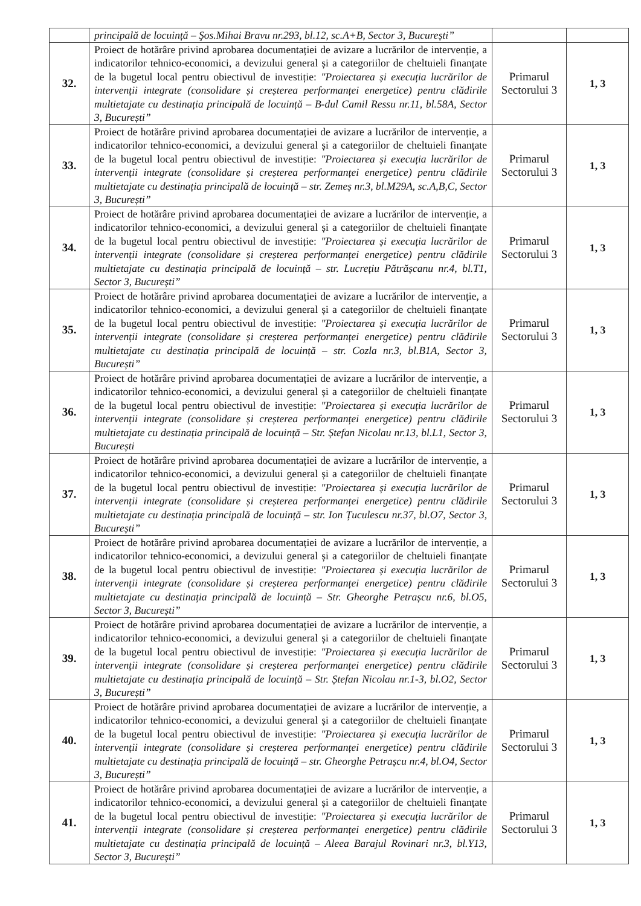| | principală de locuință – Şos.Mihai Bravu nr.293, bl.12, sc.A+B, Sector 3, București” | | |
| 32. | Proiect de hotărâre privind aprobarea documentației de avizare a lucrărilor de intervenție, a indicatorilor tehnico-economici, a devizului general și a categoriilor de cheltuieli finanțate de la bugetul local pentru obiectivul de investiție: "Proiectarea și execuția lucrărilor de intervenții integrate (consolidare și creșterea performanței energetice) pentru clădirile multietajate cu destinația principală de locuință – B-dul Camil Ressu nr.11, bl.58A, Sector 3, București” | Primarul Sectorului 3 | 1, 3 |
| 33. | Proiect de hotărâre privind aprobarea documentației de avizare a lucrărilor de intervenție, a indicatorilor tehnico-economici, a devizului general și a categoriilor de cheltuieli finanțate de la bugetul local pentru obiectivul de investiție: "Proiectarea și execuția lucrărilor de intervenții integrate (consolidare și creșterea performanței energetice) pentru clădirile multietajate cu destinația principală de locuință – str. Zemeș nr.3, bl.M29A, sc.A,B,C, Sector 3, București” | Primarul Sectorului 3 | 1, 3 |
| 34. | Proiect de hotărâre privind aprobarea documentației de avizare a lucrărilor de intervenție, a indicatorilor tehnico-economici, a devizului general și a categoriilor de cheltuieli finanțate de la bugetul local pentru obiectivul de investiție: "Proiectarea și execuția lucrărilor de intervenții integrate (consolidare și creșterea performanței energetice) pentru clădirile multietajate cu destinația principală de locuință – str. Lucrețiu Pătrășcanu nr.4, bl.T1, Sector 3, București” | Primarul Sectorului 3 | 1, 3 |
| 35. | Proiect de hotărâre privind aprobarea documentației de avizare a lucrărilor de intervenție, a indicatorilor tehnico-economici, a devizului general și a categoriilor de cheltuieli finanțate de la bugetul local pentru obiectivul de investiție: "Proiectarea și execuția lucrărilor de intervenții integrate (consolidare și creșterea performanței energetice) pentru clădirile multietajate cu destinația principală de locuință – str. Cozla nr.3, bl.B1A, Sector 3, București” | Primarul Sectorului 3 | 1, 3 |
| 36. | Proiect de hotărâre privind aprobarea documentației de avizare a lucrărilor de intervenție, a indicatorilor tehnico-economici, a devizului general și a categoriilor de cheltuieli finanțate de la bugetul local pentru obiectivul de investiție: "Proiectarea și execuția lucrărilor de intervenții integrate (consolidare și creșterea performanței energetice) pentru clădirile multietajate cu destinația principală de locuință – Str. Ștefan Nicolau nr.13, bl.L1, Sector 3, București | Primarul Sectorului 3 | 1, 3 |
| 37. | Proiect de hotărâre privind aprobarea documentației de avizare a lucrărilor de intervenție, a indicatorilor tehnico-economici, a devizului general și a categoriilor de cheltuieli finanțate de la bugetul local pentru obiectivul de investiție: "Proiectarea și execuția lucrărilor de intervenții integrate (consolidare și creșterea performanței energetice) pentru clădirile multietajate cu destinația principală de locuință – str. Ion Țuculescu nr.37, bl.O7, Sector 3, București” | Primarul Sectorului 3 | 1, 3 |
| 38. | Proiect de hotărâre privind aprobarea documentației de avizare a lucrărilor de intervenție, a indicatorilor tehnico-economici, a devizului general și a categoriilor de cheltuieli finanțate de la bugetul local pentru obiectivul de investiție: "Proiectarea și execuția lucrărilor de intervenții integrate (consolidare și creșterea performanței energetice) pentru clădirile multietajate cu destinația principală de locuință – Str. Gheorghe Petrașcu nr.6, bl.O5, Sector 3, București” | Primarul Sectorului 3 | 1, 3 |
| 39. | Proiect de hotărâre privind aprobarea documentației de avizare a lucrărilor de intervenție, a indicatorilor tehnico-economici, a devizului general și a categoriilor de cheltuieli finanțate de la bugetul local pentru obiectivul de investiție: "Proiectarea și execuția lucrărilor de intervenții integrate (consolidare și creșterea performanței energetice) pentru clădirile multietajate cu destinația principală de locuință – Str. Ștefan Nicolau nr.1-3, bl.O2, Sector 3, București” | Primarul Sectorului 3 | 1, 3 |
| 40. | Proiect de hotărâre privind aprobarea documentației de avizare a lucrărilor de intervenție, a indicatorilor tehnico-economici, a devizului general și a categoriilor de cheltuieli finanțate de la bugetul local pentru obiectivul de investiție: "Proiectarea și execuția lucrărilor de intervenții integrate (consolidare și creșterea performanței energetice) pentru clădirile multietajate cu destinația principală de locuință – str. Gheorghe Petrașcu nr.4, bl.O4, Sector 3, București” | Primarul Sectorului 3 | 1, 3 |
| 41. | Proiect de hotărâre privind aprobarea documentației de avizare a lucrărilor de intervenție, a indicatorilor tehnico-economici, a devizului general și a categoriilor de cheltuieli finanțate de la bugetul local pentru obiectivul de investiție: "Proiectarea și execuția lucrărilor de intervenții integrate (consolidare și creșterea performanței energetice) pentru clădirile multietajate cu destinația principală de locuință – Aleea Barajul Rovinari nr.3, bl.Y13, Sector 3, București” | Primarul Sectorului 3 | 1, 3 |